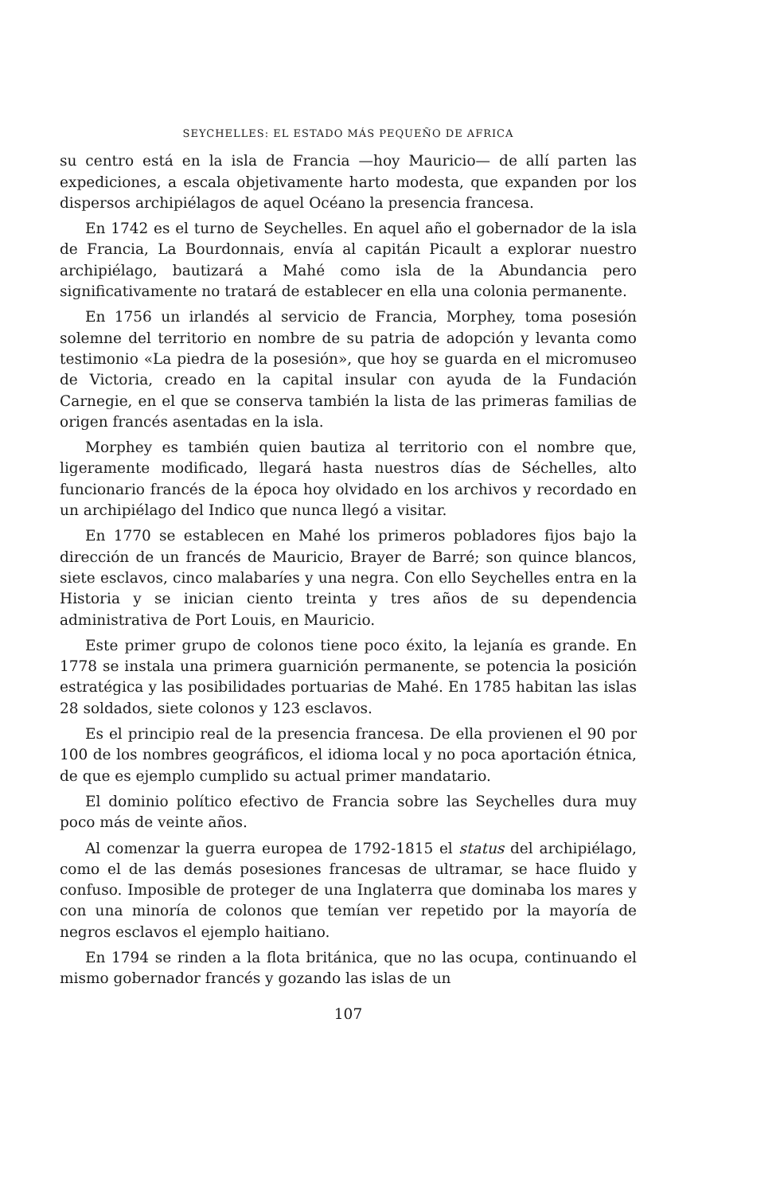SEYCHELLES: EL ESTADO MÁS PEQUEÑO DE AFRICA
su centro está en la isla de Francia —hoy Mauricio— de allí parten las expediciones, a escala objetivamente harto modesta, que expanden por los dispersos archipiélagos de aquel Océano la presencia francesa.
En 1742 es el turno de Seychelles. En aquel año el gobernador de la isla de Francia, La Bourdonnais, envía al capitán Picault a explorar nuestro archipiélago, bautizará a Mahé como isla de la Abundancia pero significativamente no tratará de establecer en ella una colonia permanente.
En 1756 un irlandés al servicio de Francia, Morphey, toma posesión solemne del territorio en nombre de su patria de adopción y levanta como testimonio «La piedra de la posesión», que hoy se guarda en el micromuseo de Victoria, creado en la capital insular con ayuda de la Fundación Carnegie, en el que se conserva también la lista de las primeras familias de origen francés asentadas en la isla.
Morphey es también quien bautiza al territorio con el nombre que, ligeramente modificado, llegará hasta nuestros días de Séchelles, alto funcionario francés de la época hoy olvidado en los archivos y recordado en un archipiélago del Indico que nunca llegó a visitar.
En 1770 se establecen en Mahé los primeros pobladores fijos bajo la dirección de un francés de Mauricio, Brayer de Barré; son quince blancos, siete esclavos, cinco malabaríes y una negra. Con ello Seychelles entra en la Historia y se inician ciento treinta y tres años de su dependencia administrativa de Port Louis, en Mauricio.
Este primer grupo de colonos tiene poco éxito, la lejanía es grande. En 1778 se instala una primera guarnición permanente, se potencia la posición estratégica y las posibilidades portuarias de Mahé. En 1785 habitan las islas 28 soldados, siete colonos y 123 esclavos.
Es el principio real de la presencia francesa. De ella provienen el 90 por 100 de los nombres geográficos, el idioma local y no poca aportación étnica, de que es ejemplo cumplido su actual primer mandatario.
El dominio político efectivo de Francia sobre las Seychelles dura muy poco más de veinte años.
Al comenzar la guerra europea de 1792-1815 el status del archipiélago, como el de las demás posesiones francesas de ultramar, se hace fluido y confuso. Imposible de proteger de una Inglaterra que dominaba los mares y con una minoría de colonos que temían ver repetido por la mayoría de negros esclavos el ejemplo haitiano.
En 1794 se rinden a la flota británica, que no las ocupa, continuando el mismo gobernador francés y gozando las islas de un
107